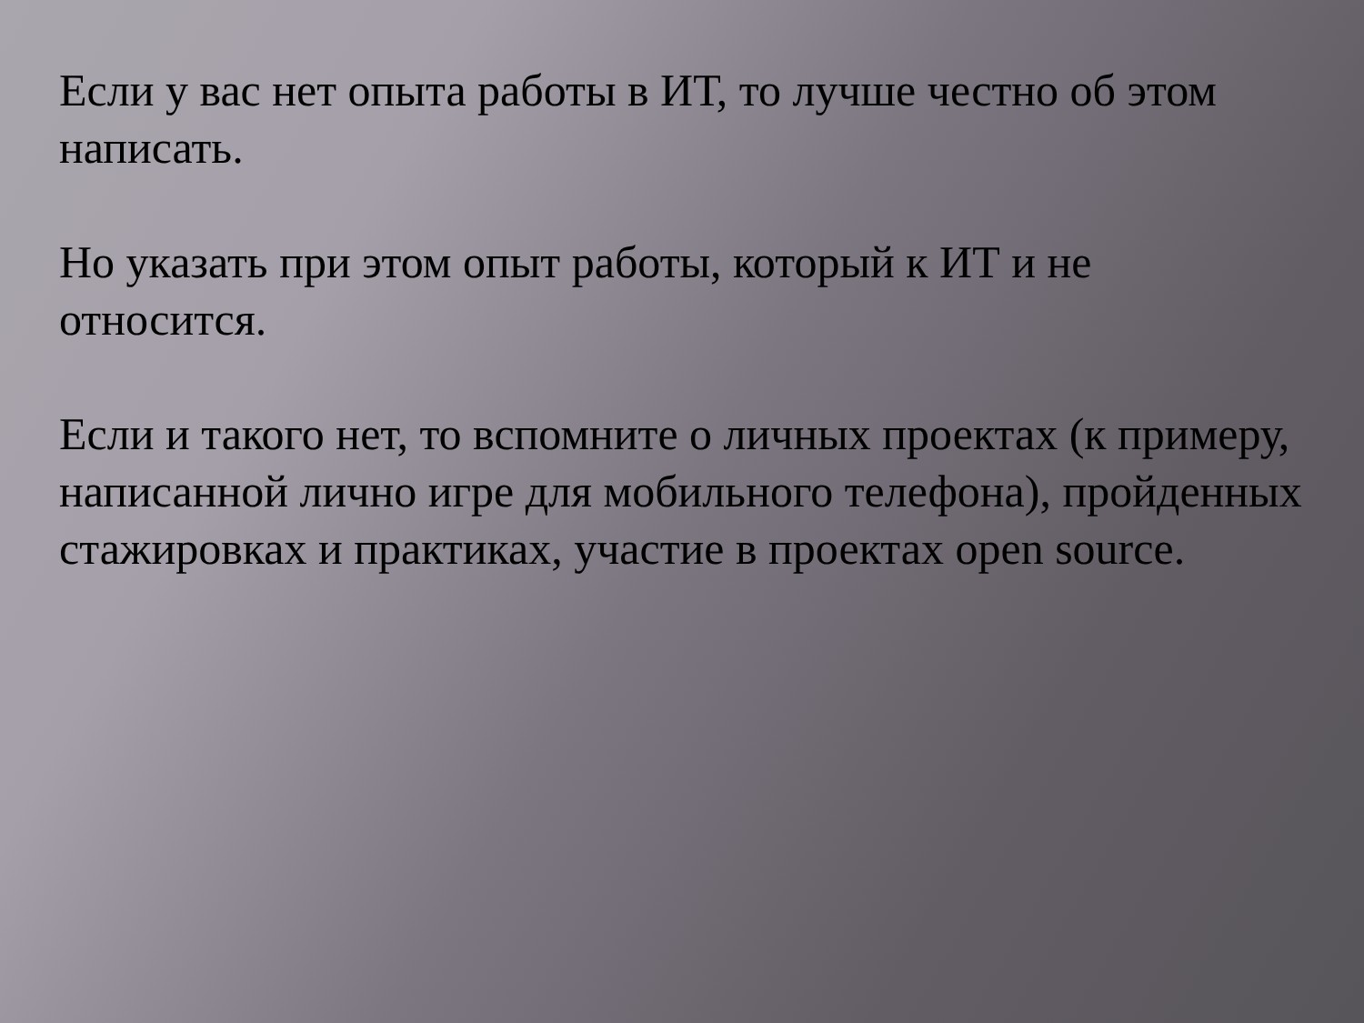Если у вас нет опыта работы в ИТ, то лучше честно об этом написать.
Но указать при этом опыт работы, который к ИТ и не относится.
Если и такого нет, то вспомните о личных проектах (к примеру, написанной лично игре для мобильного телефона), пройденных стажировках и практиках, участие в проектах open source.